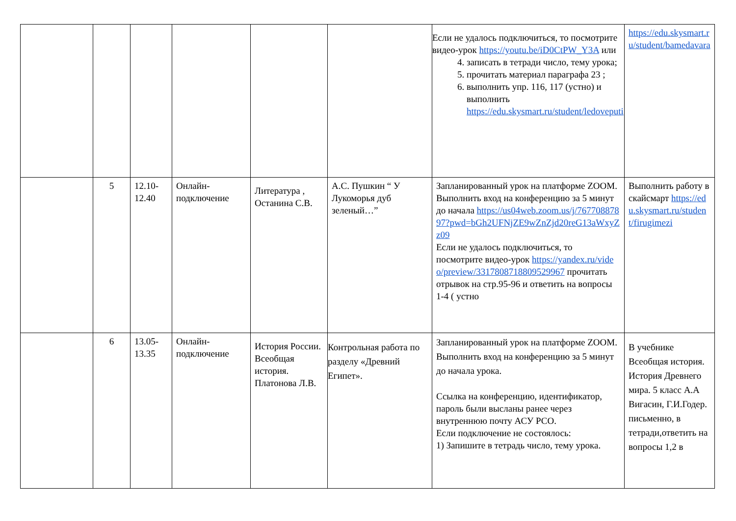| | | | | | | Если не удалось подключиться, то посмотрите видео-урок https://youtu.be/iD0CtPW_Y3A или 4. записать в тетради число, тему урока; 5. прочитать материал параграфа 23 ; 6. выполнить упр. 116, 117 (устно) и выполнить https://edu.skysmart.ru/student/ledoveputi | https://edu.skysmart.ru/student/bamedavara |
| | 5 | 12.10- 12.40 | Онлайн-подключение | Литература , Останина С.В. | А.С. Пушкин “ У Лукоморья дуб зеленый…” | Запланированный урок на платформе ZOOM. Выполнить вход на конференцию за 5 минут до начала https://us04web.zoom.us/j/76770887897?pwd=bGh2UFNjZE9wZnZjd20reG13aWxyZz09 Если не удалось подключиться, то посмотрите видео-урок https://yandex.ru/video/preview/3317808718809529967 прочитать отрывок на стр.95-96 и ответить на вопросы 1-4 ( устно | Выполнить работу в скайсмарт https://edu.skysmart.ru/student/firugimezi |
| | 6 | 13.05- 13.35 | Онлайн-подключение | История России. Всеобщая история. Платонова Л.В. | Контрольная работа по разделу «Древний Египет». | Запланированный урок на платформе ZOOM. Выполнить вход на конференцию за 5 минут до начала урока. Ссылка на конференцию, идентификатор, пароль были высланы ранее через внутреннюю почту АСУ РСО. Если подключение не состоялось: 1) Запишите в тетрадь число, тему урока. | В учебнике Всеобщая история. История Древнего мира. 5 класс А.А Вигасин, Г.И.Годер. письменно, в тетради,ответить на вопросы 1,2 в |